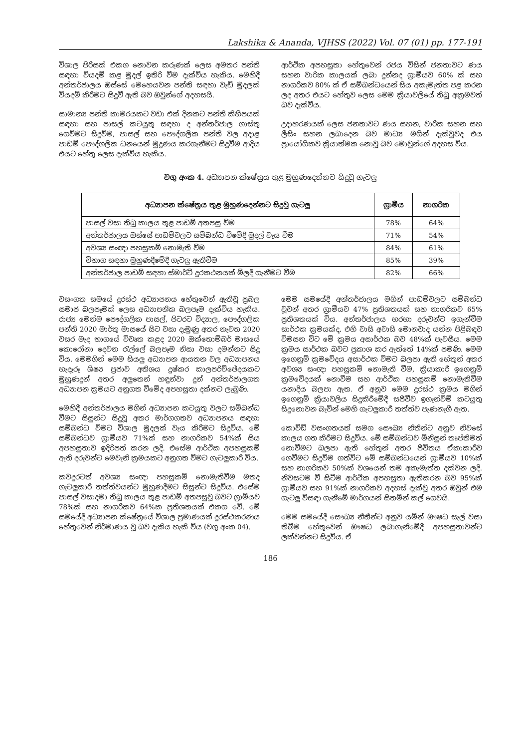Lakshika & Ananda, VJHSS (2022) Vol. 07 (01) pp. 177-191
විශාල පිරිසක් එකග නොවන කරුණක් ලෙස අමතර පන්ති සඳහා වියදම් කළ මුදල් ඉතිරි වීම දැක්විය හැකිය. මෙහිදී අන්තර්ජාලය ඔස්සේ මෙහෙයවන පන්ති සඳහා වැඩි මුදලක් වියදම් කිරීමට සිදුවී ඇති බව ඔවුන්ගේ අදහසයි.
සාමාන්‍ය පන්ති කාමරයකට වඩා එක් දිනකට පන්ති කිහිපයක් සඳහා සහ පාසල් කටයුතු සඳහා ද අන්තර්ජාල ගාස්තු ගෙවීමට සිදුවීම, පාසල් සහ පෞද්ගලික පන්ති වල අදාළ පාඩම් පෞද්ගලික ධනයෙන් මුද්‍රණය කරගැනීමට සිදුවීම ආදිය එයට හේතු ලෙස දැක්විය හැකිය.
ආර්ථික අපහසුතා හේතුවෙන් රජය විසින් ජනතාවට ණය සහන වාරික කාලයක් ලබා දුන්නද ග්‍රාමීයව 60% ක් සහ නාගරිකව 80% ක් ඒ සම්බන්ධයෙන් සිය අකැමැත්ත පළ කරන ලද අතර එයට හේතුව ලෙස මෙම ක්‍රියාවලියේ තිබූ අක්‍රමවත් බව දැක්වීය.
උදාහරණයක් ලෙස ජනතාවට ණය සහන, වාරික සහන සහ ලීසිං සහන ලබාදෙන බව මාධ්‍ය මගින් දැක්වුවද එය ප්‍රායෝගිකව ක්‍රියාත්මක නොවූ බව මොවුන්ගේ අදහස විය.
වගු අංක 4. අධ්‍යාපන ක්ෂේත්‍රය තුළ මුහුණදෙන්නට සිදුවූ ගැටලු
| අධ්‍යාපන ක්ෂේත්‍රය තුළ මුහුණදෙන්නට සිදුවූ ගැටලු | ග්‍රාමීය | නාගරික |
| --- | --- | --- |
| පාසල් වසා තිබූ කාලය තුළ පාඩම් අතපසු වීම | 78% | 64% |
| අන්තර්ජාලය ඔස්සේ පාඩම්වලට සම්බන්ධ වීමේදී මුදල් වැය වීම | 71% | 54% |
| අවශ්‍ය සංඥා පහසුකම් නොමැති වීම | 84% | 61% |
| විභාග සඳහා මුහුණදීමේදී ගැටලු ඇතිවීම | 85% | 39% |
| අන්තර්ජාල පාඩම් සඳහා ස්මාර්ට් දුරකථනයක් මිලදී ගැනීමට වීම | 82% | 66% |
වසංගත සමයේ දුරස්ථ අධ්‍යාපනය හේතුවෙන් ඇතිවූ ප්‍රබල සමාජ බලපෑමක් ලෙස අධ්‍යාපනික බලපෑම දැක්විය හැකිය. රාජ්‍ය මෙන්ම පෞද්ගලික පාසල්, පිටරට විද්‍යාල, පෞද්ගලික පන්ති 2020 මාර්තු මාසයේ සිට වසා දැමුණු අතර නැවත 2020 වසර මැද භාගයේ විවෘත කළද 2020 ඔක්තොම්බර් මාසයේ කොරෝනා දෙවන රැල්ලේ බලපෑම නිසා වසා දමන්නට සිදු විය. මෙමගින් මෙම සියලු අධ්‍යාපන ආයතන වල අධ්‍යාපනය හැදෑරූ ශිෂ්‍ය ප්‍රජාව අතිශය දුෂ්කර කාලපරිච්ඡේදයකට මුහුණදුන් අතර අලුතෙන් හඳුන්වා දුන් අන්තර්ජාලගත අධ්‍යාපන ක්‍රමයට අනුගත වීමේද අපහසුතා දක්නට ලැබුණි.
මෙහිදී අන්තර්ජාලය මගින් අධ්‍යාපන කටයුතු වලට සම්බන්ධ වීමට සිසුන්ට සිදුවූ අතර මාර්ගගතව අධ්‍යාපනය සඳහා සම්බන්ධ වීමට විශාල මුදලක් වැය කිරීමට සිදුවිය. මේ සම්බන්ධව ග්‍රාමීයව 71%ක් සහ නාගරිකව 54%ක් සිය අපහසුතාව ඉදිරිපත් කරන ලදි. එසේම ආර්ථික අපහසුකම් ඇති දරුවන්ට මෙවැනි ක්‍රමයකට අනුගත වීමට ගැටලුකාරී විය.
කවදුරටත් අවශ්‍ය සංඥා පහසුකම් නොමැතිවීම මතද ගැටලුකාරී තත්ත්වයන්ට මුහුණදීමට සිසුන්ට සිදුවිය. එසේම පාසල් වසාදමා තිබූ කාලය තුළ පාඩම් අතපසුවූ බවට ග්‍රාමීයව 78%ක් සහ නාගරිකව 64%ක ප්‍රතිශතයක් එකග වේ. මේ සමයේදී අධ්‍යාපන ක්ෂේත්‍රයේ විශාල ප්‍රමාණයක් දුරස්ථකරණය හේතුවෙන් නිර්මාණය වූ බව දැකිය හැකි විය (වගු අංක 04).
මෙම සමයේදී අන්තර්ජාලය මගින් පාඩම්වලට සම්බන්ධ වූවන් අතර ග්‍රාමීයව 47% ප්‍රතිශතයක් සහ නාගරිකව 65% ප්‍රතිශතයක් විය. අන්තර්ජාලය හරහා දරුවන්ට ඉගැන්වීම සාර්ථක ක්‍රමයක්ද, එහි වාසි අවාසි මොනවාද යන්න පිළිබඳව විමසන විට මේ ක්‍රමය අසාර්ථක බව 48%ක් පැවසීය. මෙම ක්‍රමය සාර්ථක බවට ප්‍රකාශ කර ඇත්තේ 14%ක් පමණි. මෙම ඉගෙනුම් ක්‍රමවේදය අසාර්ථක වීමට බලපා ඇති හේතුන් අතර අවශ්‍ය සංඥා පහසුකම් නොමැති වීම, ක්‍රියාකාරී ඉගෙනුම් ක්‍රමවේදයක් නොවීම සහ ආර්ථික පහසුකම් නොමැතිවීම යනාදිය බලපා ඇත. ඒ අනුව මෙම දුරස්ථ ක්‍රමය මගින් ඉගෙනුම් ක්‍රියාවලිය සිදුකිරීමේදී සජීවීව ඉගැන්වීම් කටයුතු සිදුනොවන බැවින් මෙහි ගැටලුකාරී තත්ත්ව පැණනැගී ඇත.
කොවිඩ් වසංගතයත් සමග සෞඛ්‍ය නීතීන්ට අනුව නිවසේ කාලය ගත කිරීමට සිදුවිය. මේ සම්බන්ධව මිනිසුන් තෘප්තිමත් නොවීමට බලපා ඇති හේතුන් අතර ජීවිතය ඒකාකාරීව ගෙවීමට සිදුවීම ගත්විට මේ සම්බන්ධයෙන් ග්‍රාමීයව 10%ක් සහ නාගරිකව 50%ක් වශයෙන් තම අකැමැත්ත දක්වන ලදි. නිවසටම වී සිටීම ආර්ථික අපහසුතා ඇතිකරන බව 95%ක් ග්‍රාමීයව සහ 91%ක් නාගරිකව අදහස් දැක්වූ අතර ඔවුන් එම ගැටලු විසඳා ගැනීමේ මාර්ගයන් සිතමින් කල් ගෙවයි.
මෙම සමයේදී සෞඛ්‍ය නීතීන්ට අනුව යමින් ඖෂධ සැල් වසා තිබීම හේතුවෙන් ඖෂධ ලබාගැනීමේදී අපහසුතාවන්ට ලක්වන්නට සිදුවිය. ඒ
186